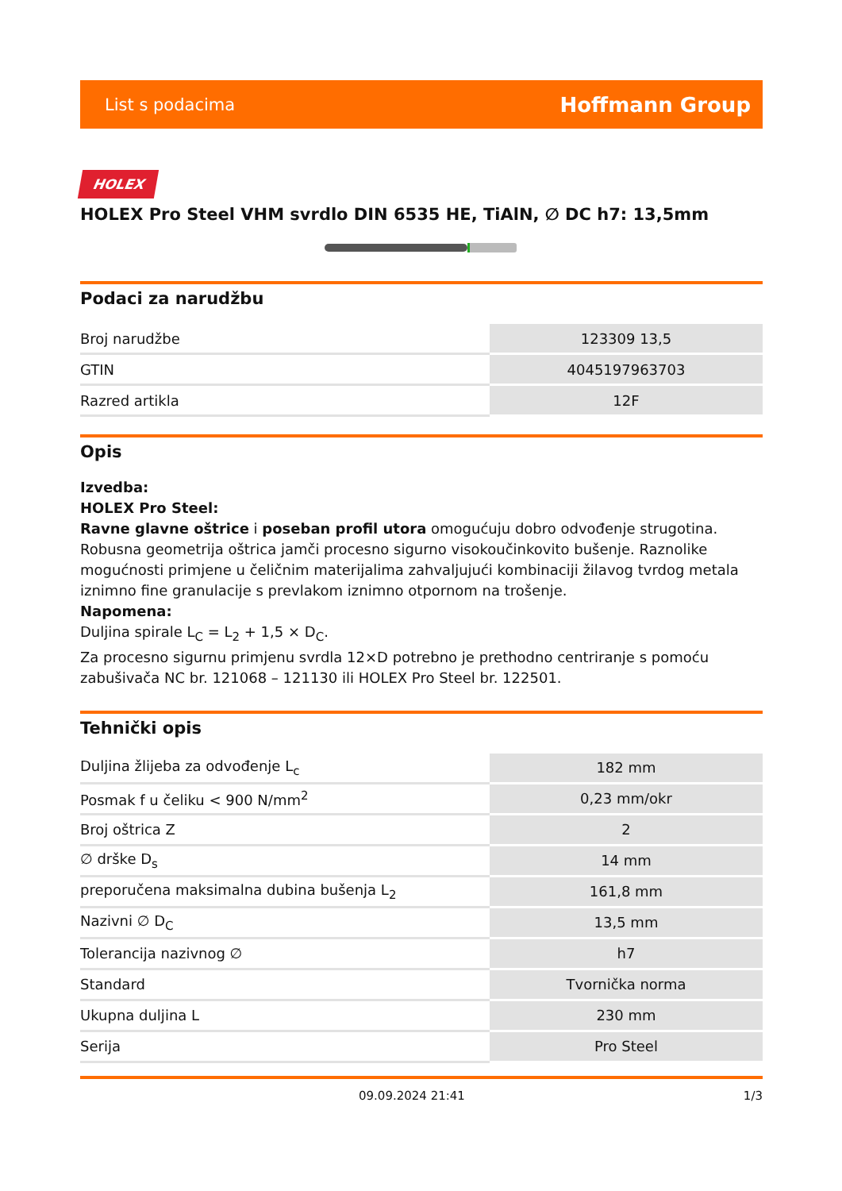List s podacima Hoffmann Group
HOLEX
HOLEX Pro Steel VHM svrdlo DIN 6535 HE, TiAlN, ∅ DC h7: 13,5mm
Podaci za narudžbu
| Broj narudžbe | 123309 13,5 |
| GTIN | 4045197963703 |
| Razred artikla | 12F |
Opis
Izvedba:
HOLEX Pro Steel:
Ravne glavne oštrice i poseban profil utora omogućuju dobro odvođenje strugotina. Robusna geometrija oštrica jamči procesno sigurno visokoučinkovito bušenje. Raznolike mogućnosti primjene u čeličnim materijalima zahvaljujući kombinaciji žilavog tvrdog metala iznimno fine granulacije s prevlakom iznimno otpornom na trošenje.
Napomena:
Duljina spirale L<sub>C</sub> = L<sub>2</sub> + 1,5 × D<sub>C</sub>.
Za procesno sigurnu primjenu svrdla 12×D potrebno je prethodno centriranje s pomoću zabušivača NC br. 121068 – 121130 ili HOLEX Pro Steel br. 122501.
Tehnički opis
| Duljina žlijeba za odvođenje L<sub>c</sub> | 182 mm |
| Posmak f u čeliku < 900 N/mm<sup>2</sup> | 0,23 mm/okr |
| Broj oštrica Z | 2 |
| ∅ drške D<sub>s</sub> | 14 mm |
| preporučena maksimalna dubina bušenja L<sub>2</sub> | 161,8 mm |
| Nazivni ∅ D<sub>C</sub> | 13,5 mm |
| Tolerancija nazivnog ∅ | h7 |
| Standard | Tvornička norma |
| Ukupna duljina L | 230 mm |
| Serija | Pro Steel |
09.09.2024 21:41 1/3